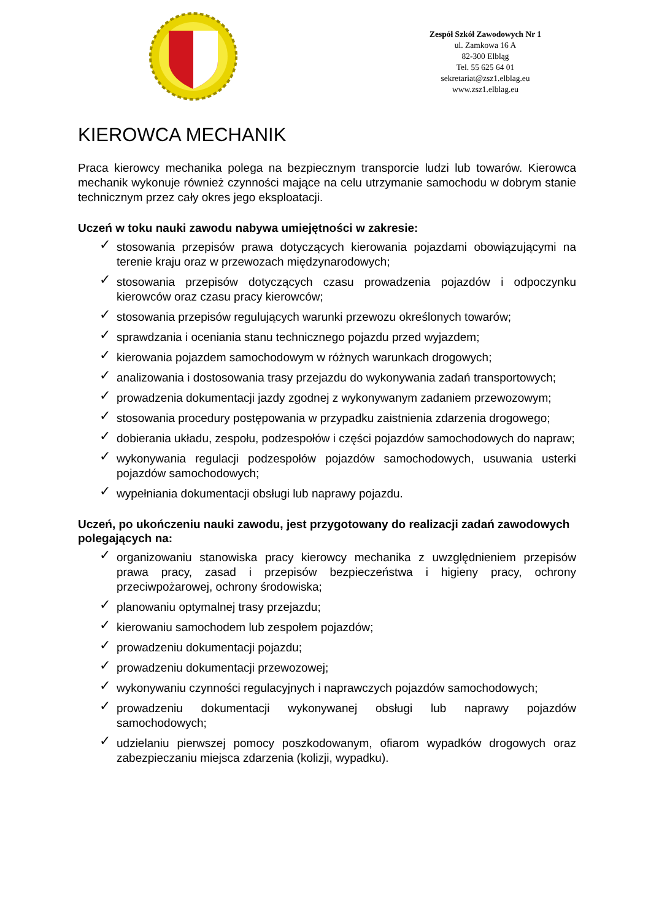Zespół Szkół Zawodowych Nr 1
ul. Zamkowa 16 A
82-300 Elbląg
Tel. 55 625 64 01
sekretariat@zsz1.elblag.eu
www.zsz1.elblag.eu
KIEROWCA MECHANIK
Praca kierowcy mechanika polega na bezpiecznym transporcie ludzi lub towarów. Kierowca mechanik wykonuje również czynności mające na celu utrzymanie samochodu w dobrym stanie technicznym przez cały okres jego eksploatacji.
Uczeń w toku nauki zawodu nabywa umiejętności w zakresie:
✓ stosowania przepisów prawa dotyczących kierowania pojazdami obowiązującymi na terenie kraju oraz w przewozach międzynarodowych;
✓ stosowania przepisów dotyczących czasu prowadzenia pojazdów i odpoczynku kierowców oraz czasu pracy kierowców;
✓ stosowania przepisów regulujących warunki przewozu określonych towarów;
✓ sprawdzania i oceniania stanu technicznego pojazdu przed wyjazdem;
✓ kierowania pojazdem samochodowym w różnych warunkach drogowych;
✓ analizowania i dostosowania trasy przejazdu do wykonywania zadań transportowych;
✓ prowadzenia dokumentacji jazdy zgodnej z wykonywanym zadaniem przewozowym;
✓ stosowania procedury postępowania w przypadku zaistnienia zdarzenia drogowego;
✓ dobierania układu, zespołu, podzespołów i części pojazdów samochodowych do napraw;
✓ wykonywania regulacji podzespołów pojazdów samochodowych, usuwania usterki pojazdów samochodowych;
✓ wypełniania dokumentacji obsługi lub naprawy pojazdu.
Uczeń, po ukończeniu nauki zawodu, jest przygotowany do realizacji zadań zawodowych polegających na:
✓ organizowaniu stanowiska pracy kierowcy mechanika z uwzględnieniem przepisów prawa pracy, zasad i przepisów bezpieczeństwa i higieny pracy, ochrony przeciwpożarowej, ochrony środowiska;
✓ planowaniu optymalnej trasy przejazdu;
✓ kierowaniu samochodem lub zespołem pojazdów;
✓ prowadzeniu dokumentacji pojazdu;
✓ prowadzeniu dokumentacji przewozowej;
✓ wykonywaniu czynności regulacyjnych i naprawczych pojazdów samochodowych;
✓ prowadzeniu dokumentacji wykonywanej obsługi lub naprawy pojazdów samochodowych;
✓ udzielaniu pierwszej pomocy poszkodowanym, ofiarom wypadków drogowych oraz zabezpieczaniu miejsca zdarzenia (kolizji, wypadku).